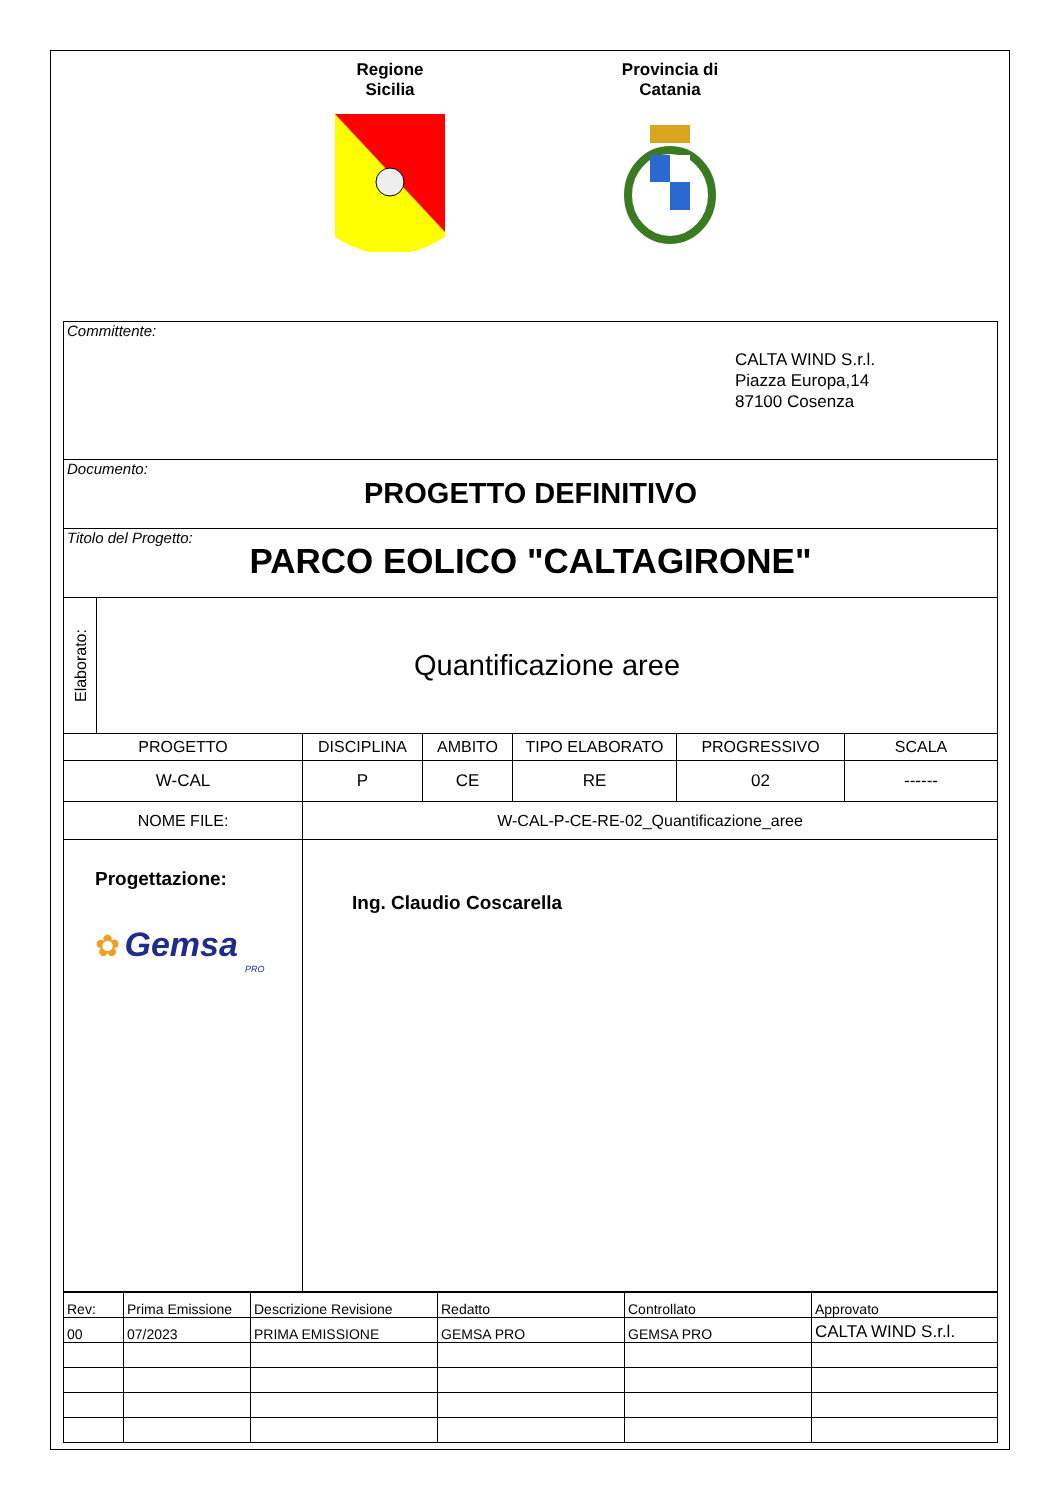Regione
Sicilia
Provincia di
Catania
| Committente: CALTA WIND S.r.l. Piazza Europa,14 87100 Cosenza | | | | | | |
| Documento: PROGETTO DEFINITIVO | | | | | | |
| Titolo del Progetto: PARCO EOLICO "CALTAGIRONE" | | | | | | |
| Elaborato: | Quantificazione aree | | | | | |
| PROGETTO | | DISCIPLINA | AMBITO | TIPO ELABORATO | PROGRESSIVO | SCALA |
| W-CAL | | P | CE | RE | 02 | ------ |
| NOME FILE: | | W-CAL-P-CE-RE-02_Quantificazione_aree | | | | |
| Progettazione: ✿ Gemsa PRO | | Ing. Claudio Coscarella | | | | |
| Rev: | Prima Emissione | Descrizione Revisione | Redatto | Controllato | Approvato |
| 00 | 07/2023 | PRIMA EMISSIONE | GEMSA PRO | GEMSA PRO | CALTA WIND S.r.l. |